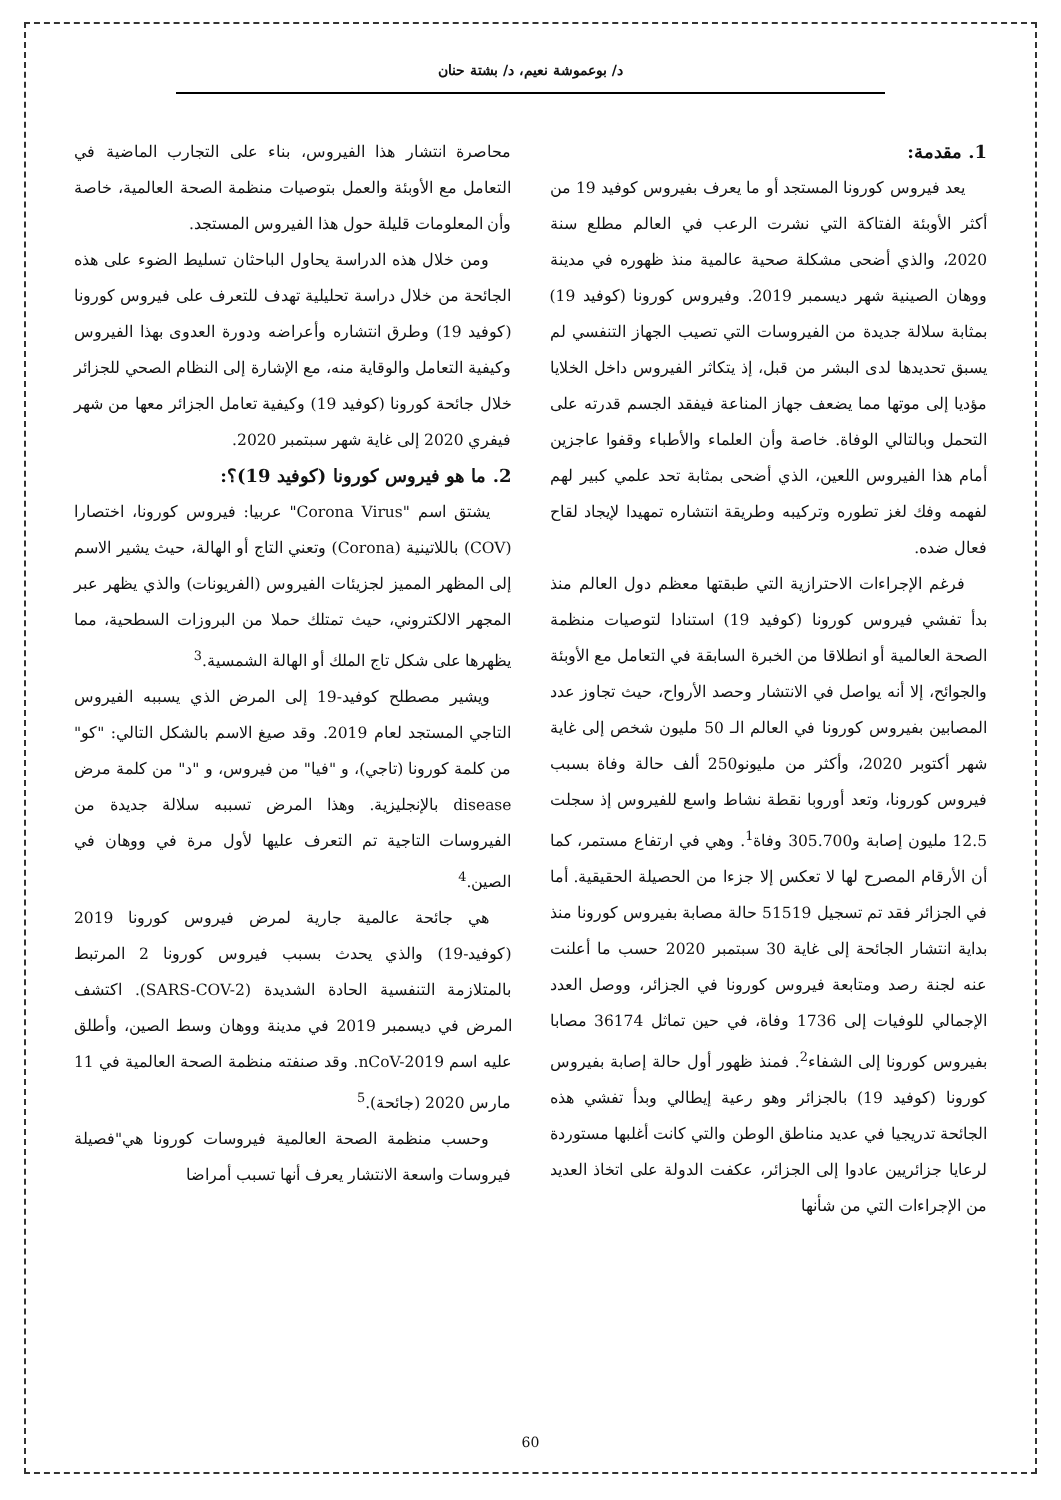د/ بوعموشة نعيم، د/ بشتة حنان
1. مقدمة:
يعد فيروس كورونا المستجد أو ما يعرف بفيروس كوفيد 19 من أكثر الأوبئة الفتاكة التي نشرت الرعب في العالم مطلع سنة 2020، والذي أضحى مشكلة صحية عالمية منذ ظهوره في مدينة ووهان الصينية شهر ديسمبر 2019. وفيروس كورونا (كوفيد 19) بمثابة سلالة جديدة من الفيروسات التي تصيب الجهاز التنفسي لم يسبق تحديدها لدى البشر من قبل، إذ يتكاثر الفيروس داخل الخلايا مؤديا إلى موتها مما يضعف جهاز المناعة فيفقد الجسم قدرته على التحمل وبالتالي الوفاة. خاصة وأن العلماء والأطباء وقفوا عاجزين أمام هذا الفيروس اللعين، الذي أضحى بمثابة تحد علمي كبير لهم لفهمه وفك لغز تطوره وتركيبه وطريقة انتشاره تمهيدا لإيجاد لقاح فعال ضده.
فرغم الإجراءات الاحترازية التي طبقتها معظم دول العالم منذ بدأ تفشي فيروس كورونا (كوفيد 19) استنادا لتوصيات منظمة الصحة العالمية أو انطلاقا من الخبرة السابقة في التعامل مع الأوبئة والجوائح، إلا أنه يواصل في الانتشار وحصد الأرواح، حيث تجاوز عدد المصابين بفيروس كورونا في العالم الـ 50 مليون شخص إلى غاية شهر أكتوبر 2020، وأكثر من مليونو250 ألف حالة وفاة بسبب فيروس كورونا، وتعد أوروبا نقطة نشاط واسع للفيروس إذ سجلت 12.5 مليون إصابة و305.700 وفاة<sup>1</sup>. وهي في ارتفاع مستمر، كما أن الأرقام المصرح لها لا تعكس إلا جزءا من الحصيلة الحقيقية. أما في الجزائر فقد تم تسجيل 51519 حالة مصابة بفيروس كورونا منذ بداية انتشار الجائحة إلى غاية 30 سبتمبر 2020 حسب ما أعلنت عنه لجنة رصد ومتابعة فيروس كورونا في الجزائر، ووصل العدد الإجمالي للوفيات إلى 1736 وفاة، في حين تماثل 36174 مصابا بفيروس كورونا إلى الشفاء<sup>2</sup>. فمنذ ظهور أول حالة إصابة بفيروس كورونا (كوفيد 19) بالجزائر وهو رعية إيطالي وبدأ تفشي هذه الجائحة تدريجيا في عديد مناطق الوطن والتي كانت أغلبها مستوردة لرعايا جزائريين عادوا إلى الجزائر، عكفت الدولة على اتخاذ العديد من الإجراءات التي من شأنها
محاصرة انتشار هذا الفيروس، بناء على التجارب الماضية في التعامل مع الأوبئة والعمل بتوصيات منظمة الصحة العالمية، خاصة وأن المعلومات قليلة حول هذا الفيروس المستجد.
ومن خلال هذه الدراسة يحاول الباحثان تسليط الضوء على هذه الجائحة من خلال دراسة تحليلية تهدف للتعرف على فيروس كورونا (كوفيد 19) وطرق انتشاره وأعراضه ودورة العدوى بهذا الفيروس وكيفية التعامل والوقاية منه، مع الإشارة إلى النظام الصحي للجزائر خلال جائحة كورونا (كوفيد 19) وكيفية تعامل الجزائر معها من شهر فيفري 2020 إلى غاية شهر سبتمبر 2020.
2. ما هو فيروس كورونا (كوفيد 19)؟:
يشتق اسم "Corona Virus" عربيا: فيروس كورونا، اختصارا (COV) باللاتينية (Corona) وتعني التاج أو الهالة، حيث يشير الاسم إلى المظهر المميز لجزيئات الفيروس (الفريونات) والذي يظهر عبر المجهر الالكتروني، حيث تمتلك حملا من البروزات السطحية، مما يظهرها على شكل تاج الملك أو الهالة الشمسية.<sup>3</sup>
ويشير مصطلح كوفيد-19 إلى المرض الذي يسببه الفيروس التاجي المستجد لعام 2019. وقد صيغ الاسم بالشكل التالي: "كو" من كلمة كورونا (تاجي)، و "فيا" من فيروس، و "د" من كلمة مرض disease بالإنجليزية. وهذا المرض تسببه سلالة جديدة من الفيروسات التاجية تم التعرف عليها لأول مرة في ووهان في الصين.<sup>4</sup>
هي جائحة عالمية جارية لمرض فيروس كورونا 2019 (كوفيد-19) والذي يحدث بسبب فيروس كورونا 2 المرتبط بالمتلازمة التنفسية الحادة الشديدة (SARS-COV-2). اكتشف المرض في ديسمبر 2019 في مدينة ووهان وسط الصين، وأطلق عليه اسم nCoV-2019. وقد صنفته منظمة الصحة العالمية في 11 مارس 2020 (جائحة).<sup>5</sup>
وحسب منظمة الصحة العالمية فيروسات كورونا هي"فصيلة فيروسات واسعة الانتشار يعرف أنها تسبب أمراضا
60